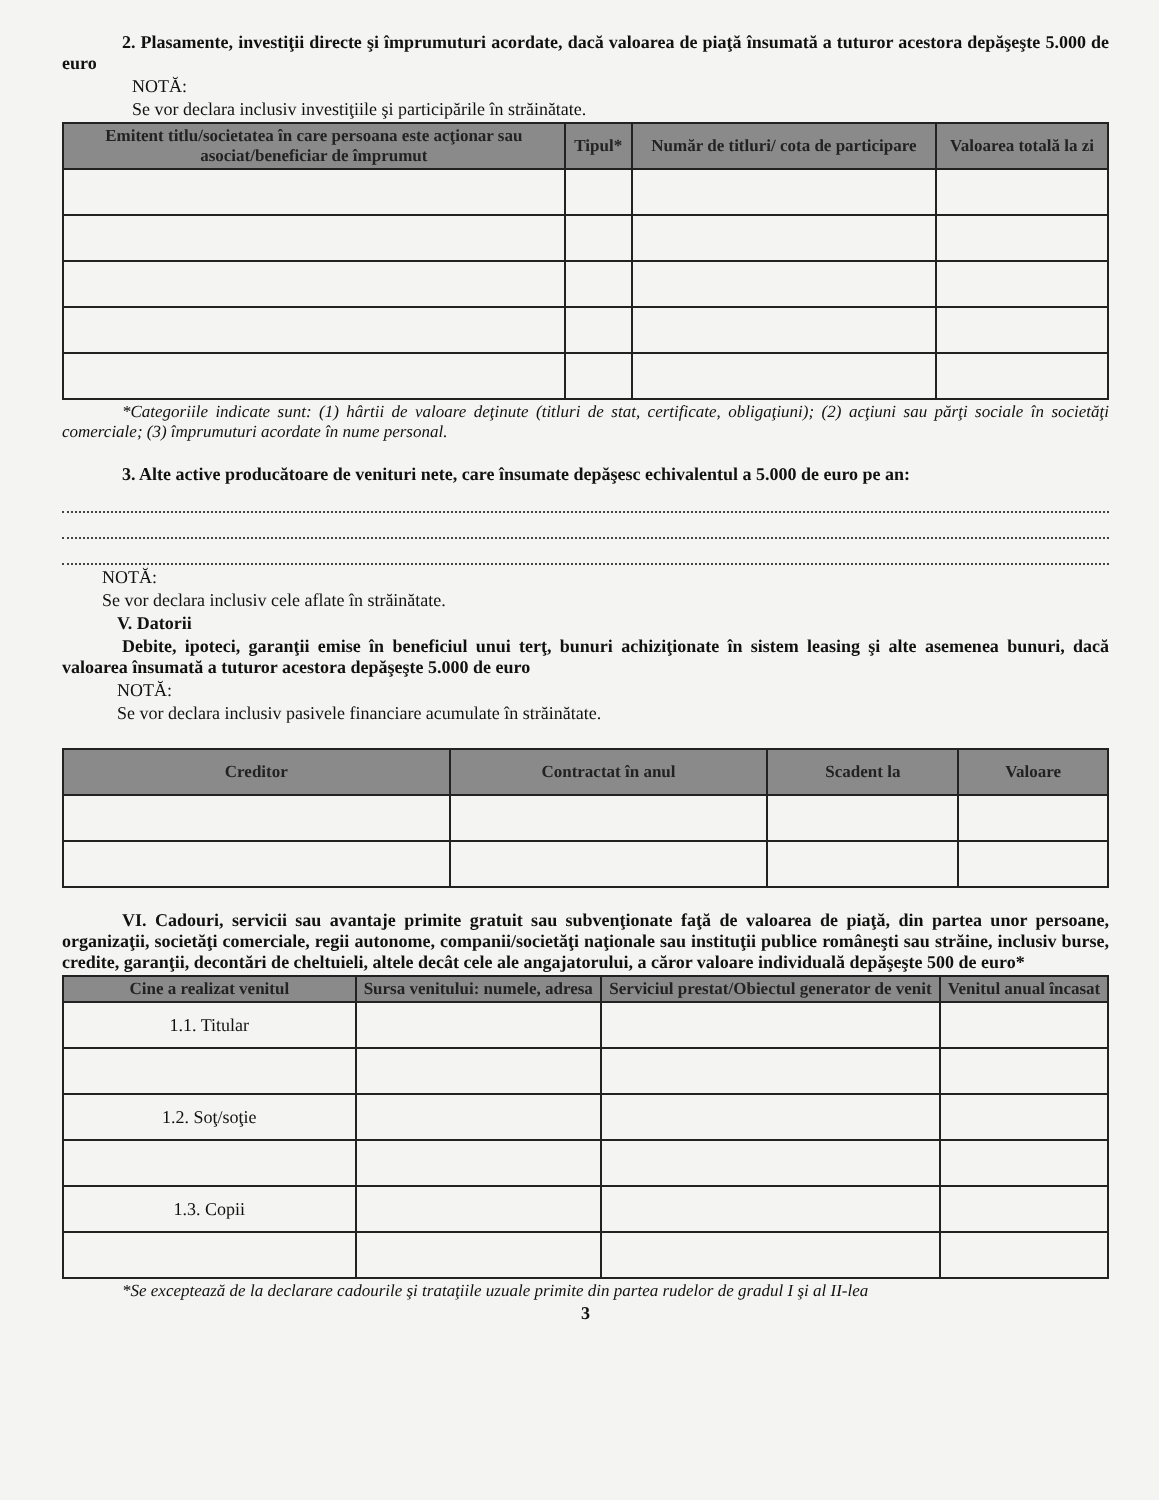2. Plasamente, investiţii directe şi împrumuturi acordate, dacă valoarea de piaţă însumată a tuturor acestora depăşeşte 5.000 de euro
NOTĂ:
Se vor declara inclusiv investiţiile şi participările în străinătate.
| Emitent titlu/societatea în care persoana este acţionar sau asociat/beneficiar de împrumut | Tipul* | Număr de titluri/ cota de participare | Valoarea totală la zi |
| --- | --- | --- | --- |
*Categoriile indicate sunt: (1) hârtii de valoare deţinute (titluri de stat, certificate, obligaţiuni); (2) acţiuni sau părţi sociale în societăţi comerciale; (3) împrumuturi acordate în nume personal.
3. Alte active producătoare de venituri nete, care însumate depăşesc echivalentul a 5.000 de euro pe an:
NOTĂ:
Se vor declara inclusiv cele aflate în străinătate.
V. Datorii
Debite, ipoteci, garanţii emise în beneficiul unui terţ, bunuri achiziţionate în sistem leasing şi alte asemenea bunuri, dacă valoarea însumată a tuturor acestora depăşeşte 5.000 de euro
NOTĂ:
Se vor declara inclusiv pasivele financiare acumulate în străinătate.
| Creditor | Contractat în anul | Scadent la | Valoare |
| --- | --- | --- | --- |
VI. Cadouri, servicii sau avantaje primite gratuit sau subvenţionate faţă de valoarea de piaţă, din partea unor persoane, organizaţii, societăţi comerciale, regii autonome, companii/societăţi naţionale sau instituţii publice româneşti sau străine, inclusiv burse, credite, garanţii, decontări de cheltuieli, altele decât cele ale angajatorului, a căror valoare individuală depăşeşte 500 de euro*
| Cine a realizat venitul | Sursa venitului: numele, adresa | Serviciul prestat/Obiectul generator de venit | Venitul anual încasat |
| --- | --- | --- | --- |
| 1.1. Titular | | | |
| 1.2. Soţ/soţie | | | |
| 1.3. Copii | | | |
*Se exceptează de la declarare cadourile şi trataţiile uzuale primite din partea rudelor de gradul I şi al II-lea
3